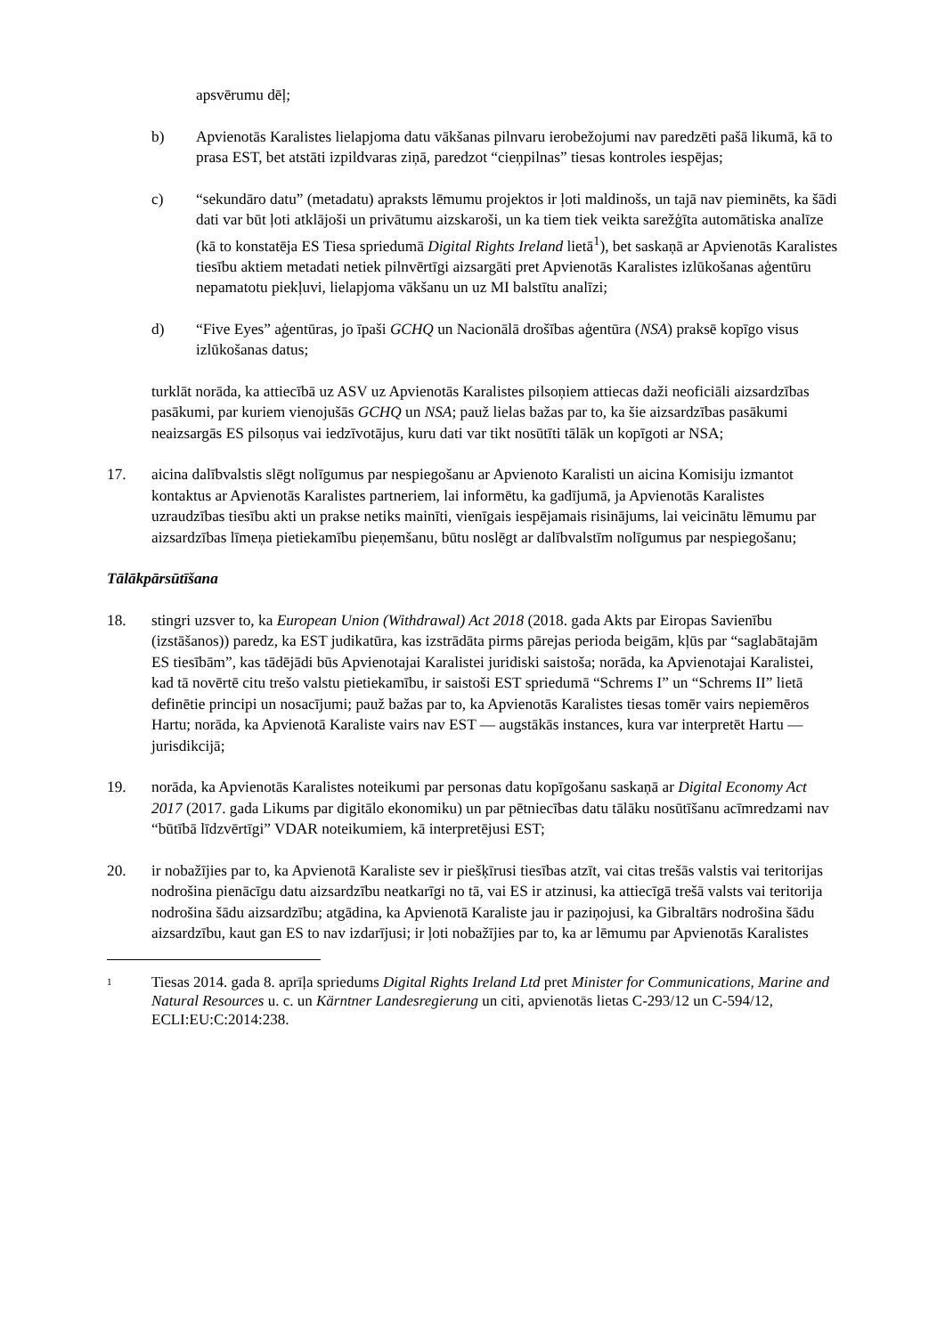apsvērumu dēļ;
b) Apvienotās Karalistes lielapjoma datu vākšanas pilnvaru ierobežojumi nav paredzēti pašā likumā, kā to prasa EST, bet atstāti izpildvaras ziņā, paredzot “cieņpilnas” tiesas kontroles iespējas;
c) “sekundāro datu” (metadatu) apraksts lēmumu projektos ir ļoti maldinošs, un tajā nav pieminēts, ka šādi dati var būt ļoti atklājoši un privātumu aizskaroši, un ka tiem tiek veikta sarežģīta automātiska analīze (kā to konstatēja ES Tiesa spriedumā Digital Rights Ireland lietā<sup>1</sup>), bet saskaņā ar Apvienotās Karalistes tiesību aktiem metadati netiek pilnvērtīgi aizsargāti pret Apvienotās Karalistes izlūkošanas aģentūru nepamatotu piekļuvi, lielapjoma vākšanu un uz MI balstītu analīzi;
d) “Five Eyes” aģentūras, jo īpaši GCHQ un Nacionālā drošības aģentūra (NSA) praksē kopīgo visus izlūkošanas datus;
turklāt norāda, ka attiecībā uz ASV uz Apvienotās Karalistes pilsoņiem attiecas daži neoficiāli aizsardzības pasākumi, par kuriem vienojušās GCHQ un NSA; pauž lielas bažas par to, ka šie aizsardzības pasākumi neaizsargās ES pilsoņus vai iedzīvotājus, kuru dati var tikt nosūtīti tālāk un kopīgoti ar NSA;
17. aicina dalībvalstis slēgt nolīgumus par nespiegošanu ar Apvienoto Karalisti un aicina Komisiju izmantot kontaktus ar Apvienotās Karalistes partneriem, lai informētu, ka gadījumā, ja Apvienotās Karalistes uzraudzības tiesību akti un prakse netiks mainīti, vienīgais iespējamais risinājums, lai veicinātu lēmumu par aizsardzības līmeņa pietiekamību pieņemšanu, būtu noslēgt ar dalībvalstīm nolīgumus par nespiegošanu;
Tālākpārsūtīšana
18. stingri uzsver to, ka European Union (Withdrawal) Act 2018 (2018. gada Akts par Eiropas Savienību (izstāšanos)) paredz, ka EST judikatūra, kas izstrādāta pirms pārejas perioda beigām, kļūs par “saglabātajām ES tiesībām”, kas tādējādi būs Apvienotajai Karalistei juridiski saistoša; norāda, ka Apvienotajai Karalistei, kad tā novērtē citu trešo valstu pietiekamību, ir saistoši EST spriedumā “Schrems I” un “Schrems II” lietā definētie principi un nosacījumi; pauž bažas par to, ka Apvienotās Karalistes tiesas tomēr vairs nepiemēros Hartu; norāda, ka Apvienotā Karaliste vairs nav EST — augstākās instances, kura var interpretēt Hartu — jurisdikcijā;
19. norāda, ka Apvienotās Karalistes noteikumi par personas datu kopīgošanu saskaņā ar Digital Economy Act 2017 (2017. gada Likums par digitālo ekonomiku) un par pētniecības datu tālāku nosūtīšanu acīmredzami nav “būtībā līdzvērtīgi” VDAR noteikumiem, kā interpretējusi EST;
20. ir nobažījies par to, ka Apvienotā Karaliste sev ir piešķīrusi tiesības atzīt, vai citas trešās valstis vai teritorijas nodrošina pienācīgu datu aizsardzību neatkarīgi no tā, vai ES ir atzinusi, ka attiecīgā trešā valsts vai teritorija nodrošina šādu aizsardzību; atgādina, ka Apvienotā Karaliste jau ir paziņojusi, ka Gibraltārs nodrošina šādu aizsardzību, kaut gan ES to nav izdarījusi; ir ļoti nobažījies par to, ka ar lēmumu par Apvienotās Karalistes
1
Tiesas 2014. gada 8. aprīļa spriedums Digital Rights Ireland Ltd pret Minister for Communications, Marine and Natural Resources u. c. un Kärntner Landesregierung un citi, apvienotās lietas C-293/12 un C-594/12, ECLI:EU:C:2014:238.